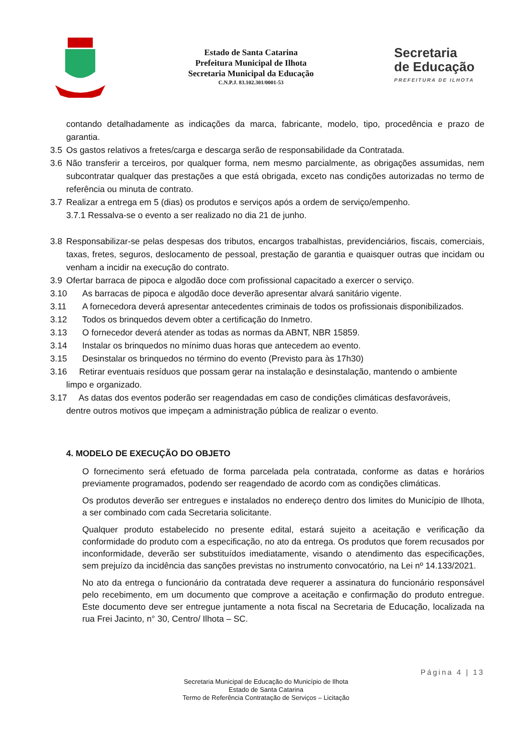Estado de Santa Catarina
Prefeitura Municipal de Ilhota
Secretaria Municipal da Educação
C.N.P.J. 83.102.301/0001-53
Secretaria
de Educação
PREFEITURA DE ILHOTA
contando detalhadamente as indicações da marca, fabricante, modelo, tipo, procedência e prazo de garantia.
3.5 Os gastos relativos a fretes/carga e descarga serão de responsabilidade da Contratada.
3.6 Não transferir a terceiros, por qualquer forma, nem mesmo parcialmente, as obrigações assumidas, nem subcontratar qualquer das prestações a que está obrigada, exceto nas condições autorizadas no termo de referência ou minuta de contrato.
3.7 Realizar a entrega em 5 (dias) os produtos e serviços após a ordem de serviço/empenho.
3.7.1 Ressalva-se o evento a ser realizado no dia 21 de junho.
3.8 Responsabilizar-se pelas despesas dos tributos, encargos trabalhistas, previdenciários, fiscais, comerciais, taxas, fretes, seguros, deslocamento de pessoal, prestação de garantia e quaisquer outras que incidam ou venham a incidir na execução do contrato.
3.9 Ofertar barraca de pipoca e algodão doce com profissional capacitado a exercer o serviço.
3.10 As barracas de pipoca e algodão doce deverão apresentar alvará sanitário vigente.
3.11 A fornecedora deverá apresentar antecedentes criminais de todos os profissionais disponibilizados.
3.12 Todos os brinquedos devem obter a certificação do Inmetro.
3.13 O fornecedor deverá atender as todas as normas da ABNT, NBR 15859.
3.14 Instalar os brinquedos no mínimo duas horas que antecedem ao evento.
3.15 Desinstalar os brinquedos no término do evento (Previsto para às 17h30)
3.16 Retirar eventuais resíduos que possam gerar na instalação e desinstalação, mantendo o ambiente
limpo e organizado.
3.17 As datas dos eventos poderão ser reagendadas em caso de condições climáticas desfavoráveis,
dentre outros motivos que impeçam a administração pública de realizar o evento.
4. MODELO DE EXECUÇÃO DO OBJETO
O fornecimento será efetuado de forma parcelada pela contratada, conforme as datas e horários previamente programados, podendo ser reagendado de acordo com as condições climáticas.
Os produtos deverão ser entregues e instalados no endereço dentro dos limites do Município de Ilhota, a ser combinado com cada Secretaria solicitante.
Qualquer produto estabelecido no presente edital, estará sujeito a aceitação e verificação da conformidade do produto com a especificação, no ato da entrega. Os produtos que forem recusados por inconformidade, deverão ser substituídos imediatamente, visando o atendimento das especificações, sem prejuízo da incidência das sanções previstas no instrumento convocatório, na Lei nº 14.133/2021.
No ato da entrega o funcionário da contratada deve requerer a assinatura do funcionário responsável pelo recebimento, em um documento que comprove a aceitação e confirmação do produto entregue. Este documento deve ser entregue juntamente a nota fiscal na Secretaria de Educação, localizada na rua Frei Jacinto, n° 30, Centro/ Ilhota – SC.
Página 4 | 13
Secretaria Municipal de Educação do Município de Ilhota
Estado de Santa Catarina
Termo de Referência Contratação de Serviços – Licitação